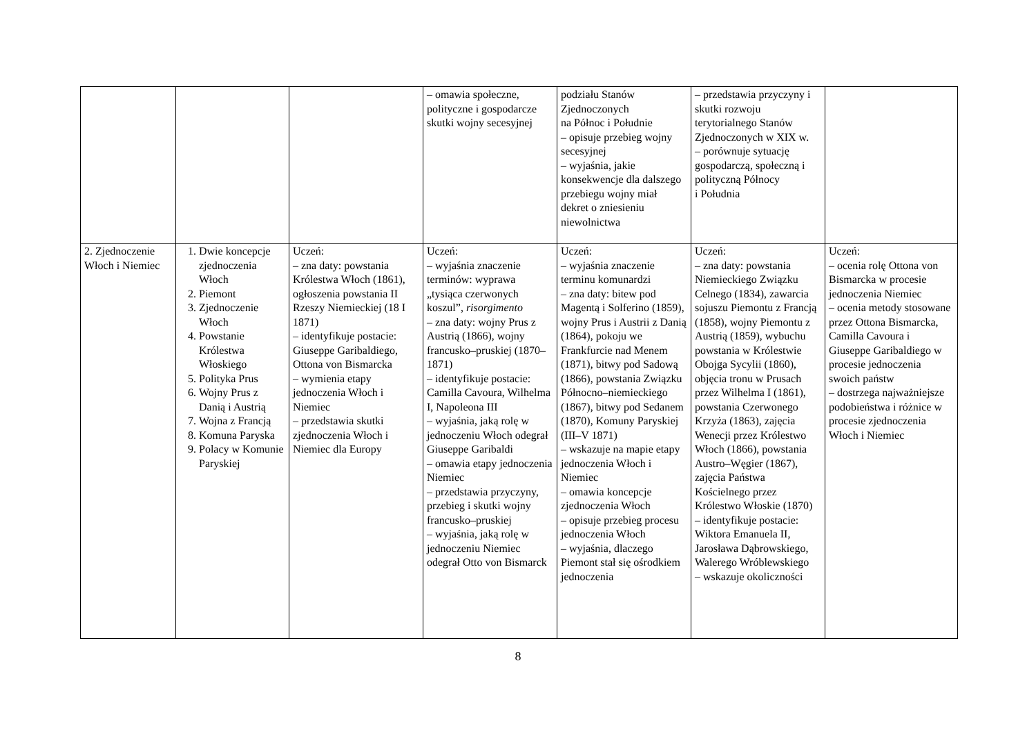| | | | – omawia społeczne, polityczne i gospodarcze skutki wojny secesyjnej | podziału Stanów Zjednoczonych na Północ i Południe – opisuje przebieg wojny secesyjnej – wyjaśnia, jakie konsekwencje dla dalszego przebiegu wojny miał dekret o zniesieniu niewolnictwa | – przedstawia przyczyny i skutki rozwoju terytorialnego Stanów Zjednoczonych w XIX w. – porównuje sytuację gospodarczą, społeczną i polityczną Północy i Południa | |
| 2. Zjednoczenie Włoch i Niemiec | 1. Dwie koncepcje zjednoczenia Włoch 2. Piemont 3. Zjednoczenie Włoch 4. Powstanie Królestwa Włoskiego 5. Polityka Prus 6. Wojny Prus z Danią i Austrią 7. Wojna z Francją 8. Komuna Paryska 9. Polacy w Komunie Paryskiej | Uczeń: – zna daty: powstania Królestwa Włoch (1861), ogłoszenia powstania II Rzeszy Niemieckiej (18 I 1871) – identyfikuje postacie: Giuseppe Garibaldiego, Ottona von Bismarcka – wymienia etapy jednoczenia Włoch i Niemiec – przedstawia skutki zjednoczenia Włoch i Niemiec dla Europy | Uczeń: – wyjaśnia znaczenie terminów: wyprawa „tysiąca czerwonych koszul”, risorgimento – zna daty: wojny Prus z Austrią (1866), wojny francusko–pruskiej (1870–1871) – identyfikuje postacie: Camilla Cavoura, Wilhelma I, Napoleona III – wyjaśnia, jaką rolę w jednoczeniu Włoch odegrał Giuseppe Garibaldi – omawia etapy jednoczenia Niemiec – przedstawia przyczyny, przebieg i skutki wojny francusko–pruskiej – wyjaśnia, jaką rolę w jednoczeniu Niemiec odegrał Otto von Bismarck | Uczeń: – wyjaśnia znaczenie terminu komunardzi – zna daty: bitew pod Magentą i Solferino (1859), wojny Prus i Austrii z Danią (1864), pokoju we Frankfurcie nad Menem (1871), bitwy pod Sadową (1866), powstania Związku Północno–niemieckiego (1867), bitwy pod Sedanem (1870), Komuny Paryskiej (III–V 1871) – wskazuje na mapie etapy jednoczenia Włoch i Niemiec – omawia koncepcje zjednoczenia Włoch – opisuje przebieg procesu jednoczenia Włoch – wyjaśnia, dlaczego Piemont stał się ośrodkiem jednoczenia | Uczeń: – zna daty: powstania Niemieckiego Związku Celnego (1834), zawarcia sojuszu Piemontu z Francją (1858), wojny Piemontu z Austrią (1859), wybuchu powstania w Królestwie Obojga Sycylii (1860), objęcia tronu w Prusach przez Wilhelma I (1861), powstania Czerwonego Krzyża (1863), zajęcia Wenecji przez Królestwo Włoch (1866), powstania Austro–Węgier (1867), zajęcia Państwa Kościelnego przez Królestwo Włoskie (1870) – identyfikuje postacie: Wiktora Emanuela II, Jarosława Dąbrowskiego, Walerego Wróblewskiego – wskazuje okoliczności | Uczeń: – ocenia rolę Ottona von Bismarcka w procesie jednoczenia Niemiec – ocenia metody stosowane przez Ottona Bismarcka, Camilla Cavoura i Giuseppe Garibaldiego w procesie jednoczenia swoich państw – dostrzega najważniejsze podobieństwa i różnice w procesie zjednoczenia Włoch i Niemiec |
8